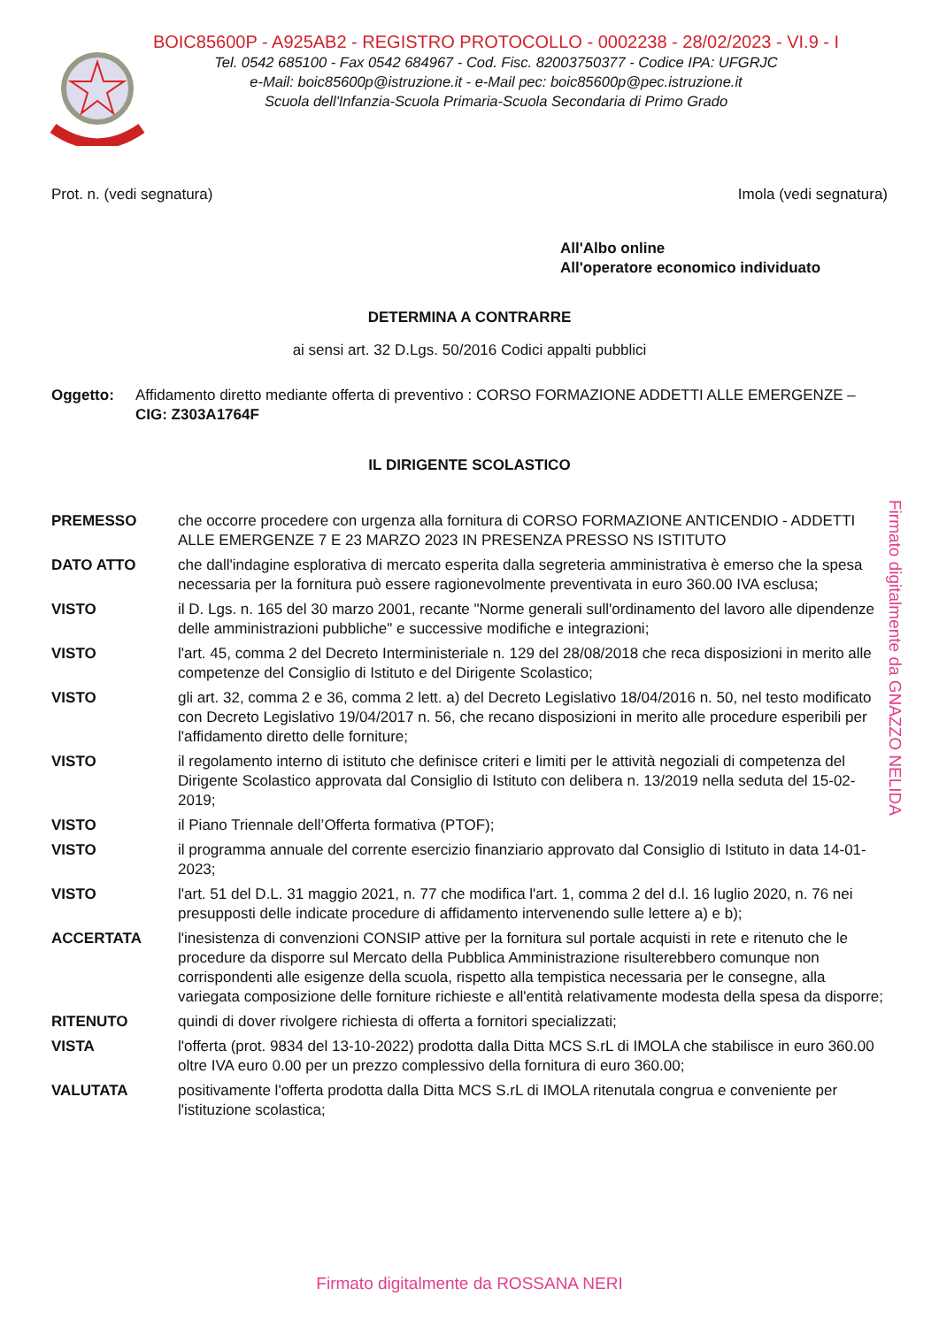BOIC85600P - A925AB2 - REGISTRO PROTOCOLLO - 0002238 - 28/02/2023 - VI.9 - I
Tel. 0542 685100 - Fax 0542 684967 - Cod. Fisc. 82003750377 - Codice IPA: UFGRJC
e-Mail: boic85600p@istruzione.it - e-Mail pec: boic85600p@pec.istruzione.it
Scuola dell'Infanzia-Scuola Primaria-Scuola Secondaria di Primo Grado
Prot. n. (vedi segnatura) Imola (vedi segnatura)
All'Albo online
All'operatore economico individuato
DETERMINA A CONTRARRE
ai sensi art. 32 D.Lgs. 50/2016 Codici appalti pubblici
| Oggetto: | Affidamento diretto mediante offerta di preventivo : CORSO FORMAZIONE ADDETTI ALLE EMERGENZE – CIG: Z303A1764F |
IL DIRIGENTE SCOLASTICO
| PREMESSO | che occorre procedere con urgenza alla fornitura di CORSO FORMAZIONE ANTICENDIO - ADDETTI ALLE EMERGENZE 7 E 23 MARZO 2023 IN PRESENZA PRESSO NS ISTITUTO |
| DATO ATTO | che dall'indagine esplorativa di mercato esperita dalla segreteria amministrativa è emerso che la spesa necessaria per la fornitura può essere ragionevolmente preventivata in euro 360.00 IVA esclusa; |
| VISTO | il D. Lgs. n. 165 del 30 marzo 2001, recante "Norme generali sull'ordinamento del lavoro alle dipendenze delle amministrazioni pubbliche" e successive modifiche e integrazioni; |
| VISTO | l'art. 45, comma 2 del Decreto Interministeriale n. 129 del 28/08/2018 che reca disposizioni in merito alle competenze del Consiglio di Istituto e del Dirigente Scolastico; |
| VISTO | gli art. 32, comma 2 e 36, comma 2 lett. a) del Decreto Legislativo 18/04/2016 n. 50, nel testo modificato con Decreto Legislativo 19/04/2017 n. 56, che recano disposizioni in merito alle procedure esperibili per l'affidamento diretto delle forniture; |
| VISTO | il regolamento interno di istituto che definisce criteri e limiti per le attività negoziali di competenza del Dirigente Scolastico approvata dal Consiglio di Istituto con delibera n. 13/2019 nella seduta del 15-02-2019; |
| VISTO | il Piano Triennale dell’Offerta formativa (PTOF); |
| VISTO | il programma annuale del corrente esercizio finanziario approvato dal Consiglio di Istituto in data 14-01-2023; |
| VISTO | l'art. 51 del D.L. 31 maggio 2021, n. 77 che modifica l'art. 1, comma 2 del d.l. 16 luglio 2020, n. 76 nei presupposti delle indicate procedure di affidamento intervenendo sulle lettere a) e b); |
| ACCERTATA | l'inesistenza di convenzioni CONSIP attive per la fornitura sul portale acquisti in rete e ritenuto che le procedure da disporre sul Mercato della Pubblica Amministrazione risulterebbero comunque non corrispondenti alle esigenze della scuola, rispetto alla tempistica necessaria per le consegne, alla variegata composizione delle forniture richieste e all'entità relativamente modesta della spesa da disporre; |
| RITENUTO | quindi di dover rivolgere richiesta di offerta a fornitori specializzati; |
| VISTA | l'offerta (prot. 9834 del 13-10-2022) prodotta dalla Ditta MCS S.rL di IMOLA che stabilisce in euro 360.00 oltre IVA euro 0.00 per un prezzo complessivo della fornitura di euro 360.00; |
| VALUTATA | positivamente l'offerta prodotta dalla Ditta MCS S.rL di IMOLA ritenutala congrua e conveniente per l'istituzione scolastica; |
Firmato digitalmente da GNAZZO NELIDA
Firmato digitalmente da ROSSANA NERI